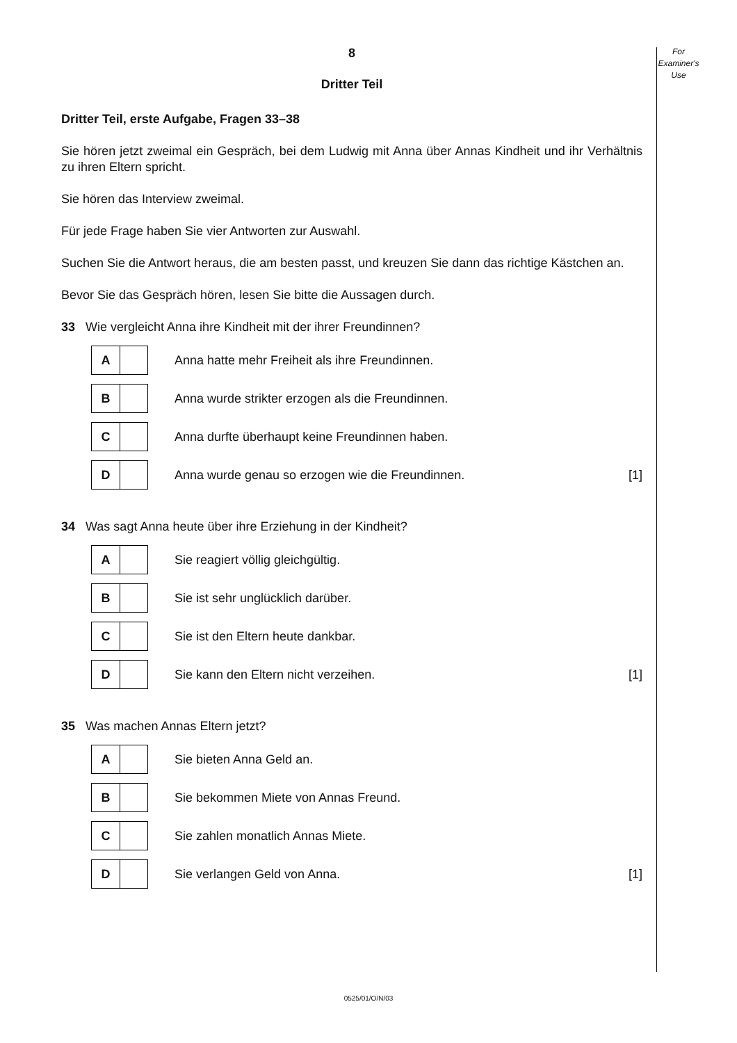For
Examiner's
Use
8
Dritter Teil
Dritter Teil, erste Aufgabe, Fragen 33–38
Sie hören jetzt zweimal ein Gespräch, bei dem Ludwig mit Anna über Annas Kindheit und ihr Verhältnis zu ihren Eltern spricht.
Sie hören das Interview zweimal.
Für jede Frage haben Sie vier Antworten zur Auswahl.
Suchen Sie die Antwort heraus, die am besten passt, und kreuzen Sie dann das richtige Kästchen an.
Bevor Sie das Gespräch hören, lesen Sie bitte die Aussagen durch.
33 Wie vergleicht Anna ihre Kindheit mit der ihrer Freundinnen?
A
Anna hatte mehr Freiheit als ihre Freundinnen.
B
Anna wurde strikter erzogen als die Freundinnen.
C
Anna durfte überhaupt keine Freundinnen haben.
D
Anna wurde genau so erzogen wie die Freundinnen.
[1]
34 Was sagt Anna heute über ihre Erziehung in der Kindheit?
A
Sie reagiert völlig gleichgültig.
B
Sie ist sehr unglücklich darüber.
C
Sie ist den Eltern heute dankbar.
D
Sie kann den Eltern nicht verzeihen.
[1]
35 Was machen Annas Eltern jetzt?
A
Sie bieten Anna Geld an.
B
Sie bekommen Miete von Annas Freund.
C
Sie zahlen monatlich Annas Miete.
D
Sie verlangen Geld von Anna. [1]
0525/01/O/N/03